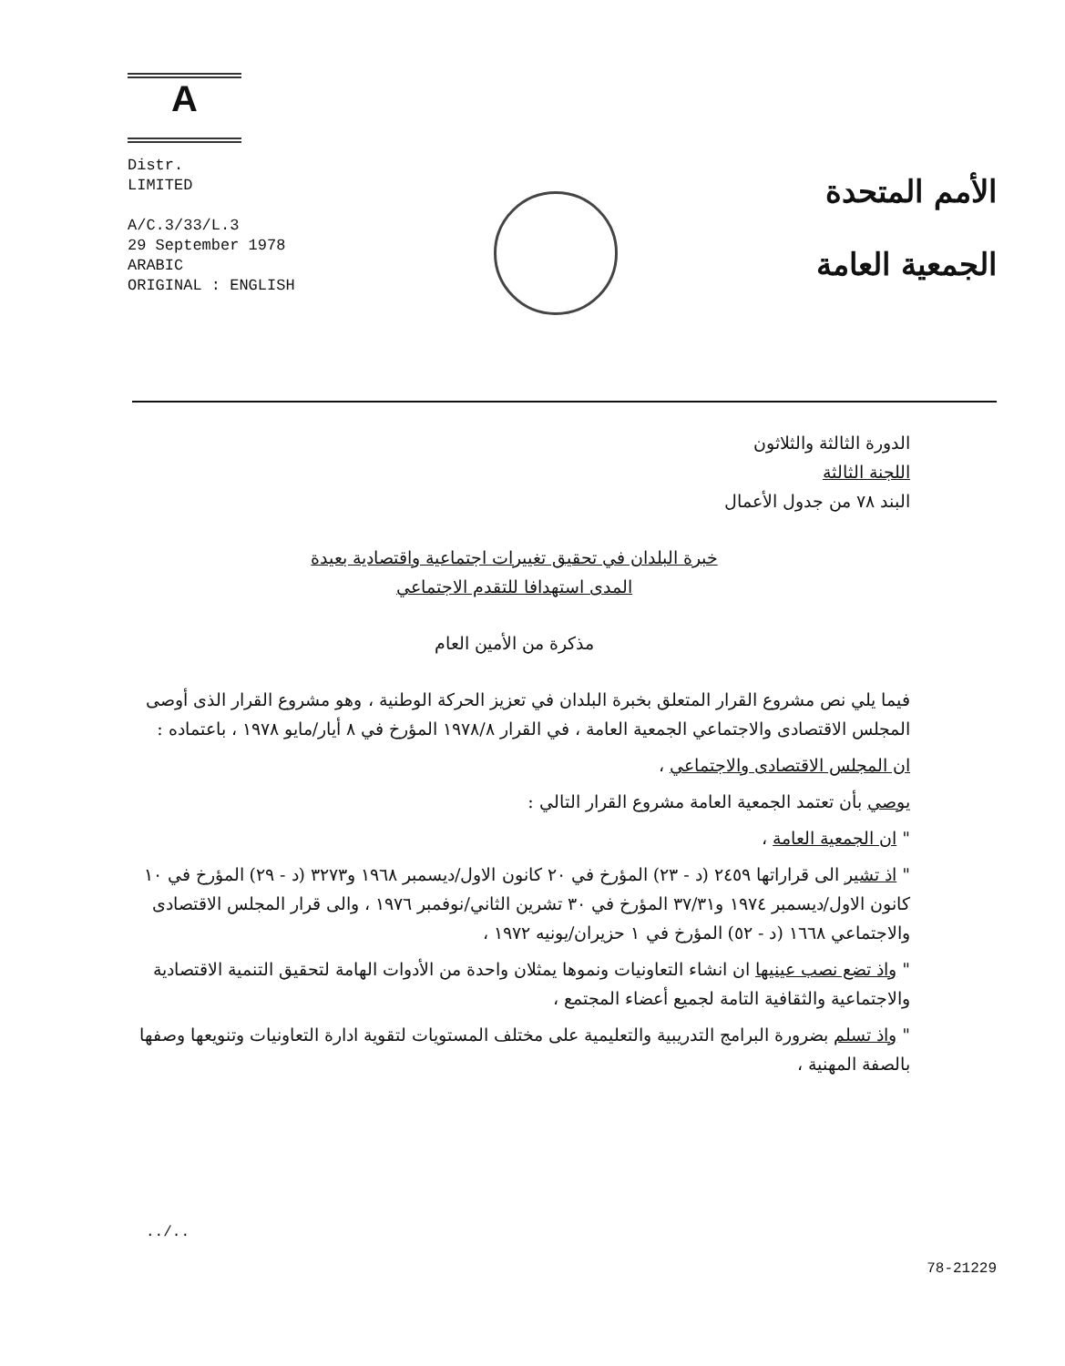A
Distr.
LIMITED
A/C.3/33/L.3
29 September 1978
ARABIC
ORIGINAL : ENGLISH
الأمم المتحدة
الجمعية العامة
الدورة الثالثة والثلاثون
اللجنة الثالثة
البند ٧٨ من جدول الأعمال
خبرة البلدان في تحقيق تغييرات اجتماعية واقتصادية بعيدة
المدى استهدافا للتقدم الاجتماعي
مذكرة من الأمين العام
فيما يلي نص مشروع القرار المتعلق بخبرة البلدان في تعزيز الحركة الوطنية ، وهو مشروع القرار الذى أوصى المجلس الاقتصادى والاجتماعي الجمعية العامة ، في القرار ١٩٧٨/٨ المؤرخ في ٨ أيار/مايو ١٩٧٨ ، باعتماده :
ان المجلس الاقتصادى والاجتماعي ،
يوصي بأن تعتمد الجمعية العامة مشروع القرار التالي :
" ان الجمعية العامة ،
" اذ تشير الى قراراتها ٢٤٥٩ (د - ٢٣) المؤرخ في ٢٠ كانون الاول/ديسمبر ١٩٦٨ و٣٢٧٣ (د - ٢٩) المؤرخ في ١٠ كانون الاول/ديسمبر ١٩٧٤ و٣٧/٣١ المؤرخ في ٣٠ تشرين الثاني/نوفمبر ١٩٧٦ ، والى قرار المجلس الاقتصادى والاجتماعي ١٦٦٨ (د - ٥٢) المؤرخ في ١ حزيران/يونيه ١٩٧٢ ،
" واذ تضع نصب عينيها ان انشاء التعاونيات ونموها يمثلان واحدة من الأدوات الهامة لتحقيق التنمية الاقتصادية والاجتماعية والثقافية التامة لجميع أعضاء المجتمع ،
" واذ تسلم بضرورة البرامج التدريبية والتعليمية على مختلف المستويات لتقوية ادارة التعاونيات وتنويعها وصفها بالصفة المهنية ،
../.. 78-21229